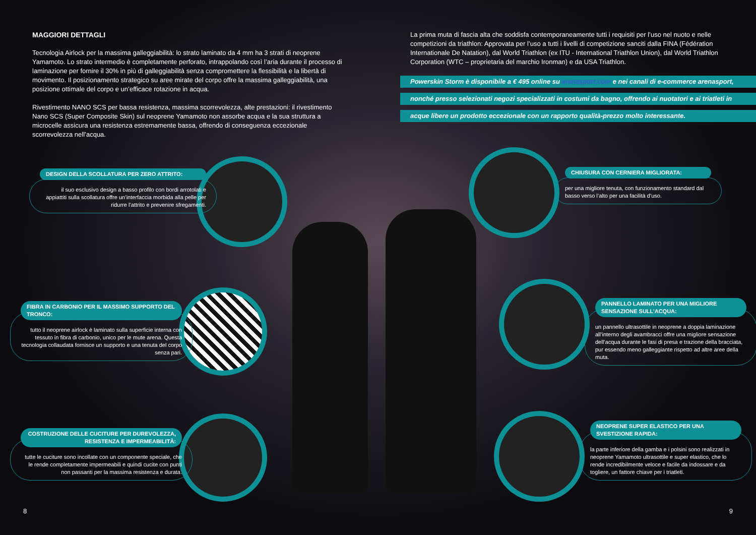MAGGIORI DETTAGLI
Tecnologia Airlock per la massima galleggiabilità: lo strato laminato da 4 mm ha 3 strati di neoprene Yamamoto. Lo strato intermedio è completamente perforato, intrappolando così l’aria durante il processo di laminazione per fornire il 30% in più di galleggiabilità senza compromettere la flessibilità e la libertà di movimento. Il posizionamento strategico su aree mirate del corpo offre la massima galleggiabilità, una posizione ottimale del corpo e un’efficace rotazione in acqua.
Rivestimento NANO SCS per bassa resistenza, massima scorrevolezza, alte prestazioni: il rivestimento Nano SCS (Super Composite Skin) sul neoprene Yamamoto non assorbe acqua e la sua struttura a microcelle assicura una resistenza estremamente bassa, offrendo di conseguenza eccezionale scorrevolezza nell’acqua.
La prima muta di fascia alta che soddisfa contemporaneamente tutti i requisiti per l’uso nel nuoto e nelle competizioni da triathlon: Approvata per l’uso a tutti i livelli di competizione sanciti dalla FINA (Fédération Internationale De Natation), dal World Triathlon (ex ITU - International Triathlon Union), dal World Triathlon Corporation (WTC – proprietaria del marchio Ironman) e da USA Triathlon.
Powerskin Storm è disponibile a € 495 online su arenasport.com e nei canali di e-commerce arenasport,
nonché presso selezionati negozi specializzati in costumi da bagno, offrendo ai nuotatori e ai triatleti in
acque libere un prodotto eccezionale con un rapporto qualità-prezzo molto interessante.
DESIGN DELLA SCOLLATURA PER ZERO ATTRITO:
il suo esclusivo design a basso profilo con bordi arrotolati e appiattiti sulla scollatura offre un’interfaccia morbida alla pelle per ridurre l’attrito e prevenire sfregamenti.
FIBRA IN CARBONIO PER IL MASSIMO SUPPORTO DEL TRONCO:
tutto il neoprene airlock è laminato sulla superficie interna con tessuto in fibra di carbonio, unico per le mute arena. Questa tecnologia collaudata fornisce un supporto e una tenuta del corpo senza pari.
COSTRUZIONE DELLE CUCITURE PER DUREVOLEZZA, RESISTENZA E IMPERMEABILITÀ:
tutte le cuciture sono incollate con un componente speciale, che le rende completamente impermeabili e quindi cucite con punti non passanti per la massima resistenza e durata.
CHIUSURA CON CERNIERA MIGLIORATA:
per una migliore tenuta, con funzionamento standard dal basso verso l’alto per una facilità d’uso.
PANNELLO LAMINATO PER UNA MIGLIORE SENSAZIONE SULL’ACQUA:
un pannello ultrasottile in neoprene a doppia laminazione all’interno degli avambracci offre una migliore sensazione dell’acqua durante le fasi di presa e trazione della bracciata, pur essendo meno galleggiante rispetto ad altre aree della muta.
NEOPRENE SUPER ELASTICO PER UNA SVESTIZIONE RAPIDA:
la parte inferiore della gamba e i polsini sono realizzati in neoprene Yamamoto ultrasottile e super elastico, che lo rende incredibilmente veloce e facile da indossare e da togliere, un fattore chiave per i triatleti.
8 9